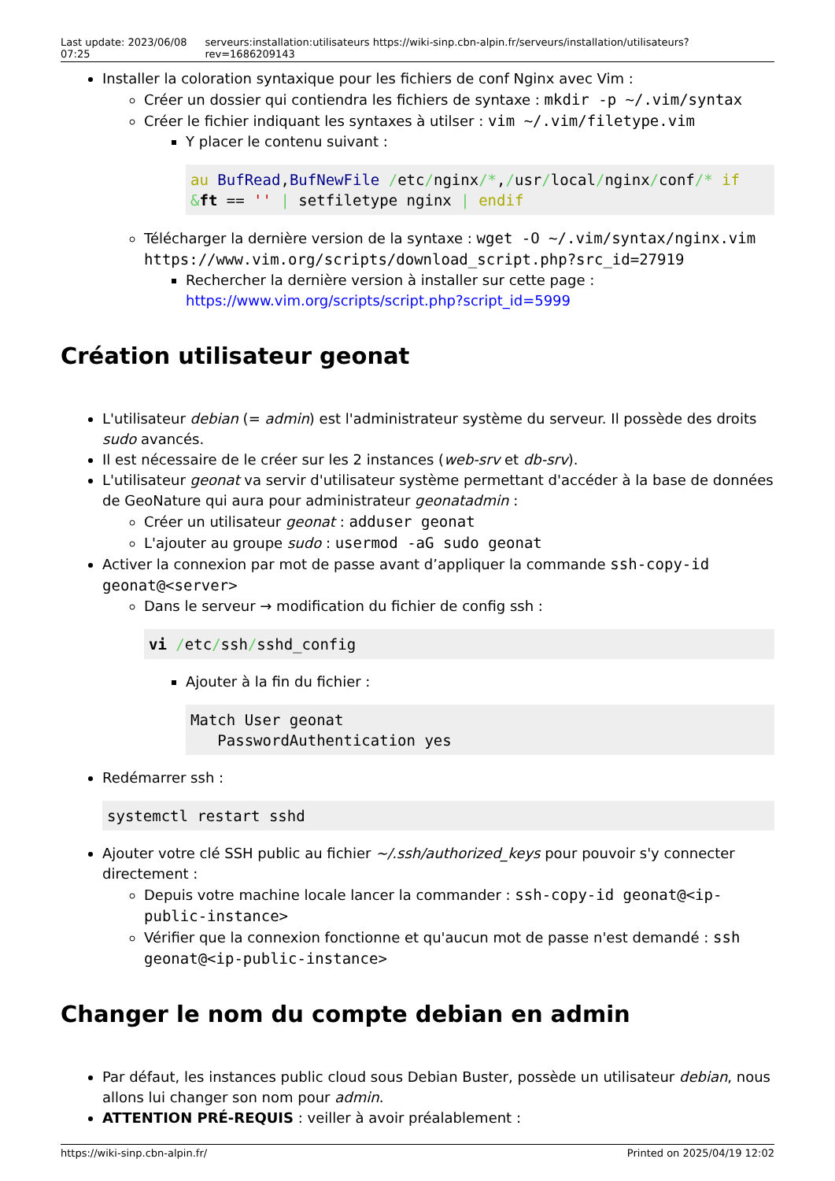Last update: 2023/06/08 07:25
serveurs:installation:utilisateurs https://wiki-sinp.cbn-alpin.fr/serveurs/installation/utilisateurs?rev=1686209143
Installer la coloration syntaxique pour les fichiers de conf Nginx avec Vim :
Créer un dossier qui contiendra les fichiers de syntaxe : mkdir -p ~/.vim/syntax
Créer le fichier indiquant les syntaxes à utilser : vim ~/.vim/filetype.vim
Y placer le contenu suivant :
au BufRead,BufNewFile /etc/nginx/*,/usr/local/nginx/conf/* if &ft == '' | setfiletype nginx | endif
Télécharger la dernière version de la syntaxe : wget -O ~/.vim/syntax/nginx.vim https://www.vim.org/scripts/download_script.php?src_id=27919
Rechercher la dernière version à installer sur cette page : https://www.vim.org/scripts/script.php?script_id=5999
Création utilisateur geonat
L'utilisateur debian (= admin) est l'administrateur système du serveur. Il possède des droits sudo avancés.
Il est nécessaire de le créer sur les 2 instances (web-srv et db-srv).
L'utilisateur geonat va servir d'utilisateur système permettant d'accéder à la base de données de GeoNature qui aura pour administrateur geonatadmin :
Créer un utilisateur geonat : adduser geonat
L'ajouter au groupe sudo : usermod -aG sudo geonat
Activer la connexion par mot de passe avant d’appliquer la commande ssh-copy-id geonat@<server>
Dans le serveur → modification du fichier de config ssh :
vi /etc/ssh/sshd_config
Ajouter à la fin du fichier :
Match User geonat
   PasswordAuthentication yes
Redémarrer ssh :
systemctl restart sshd
Ajouter votre clé SSH public au fichier ~/.ssh/authorized_keys pour pouvoir s'y connecter directement :
Depuis votre machine locale lancer la commander : ssh-copy-id geonat@<ip-public-instance>
Vérifier que la connexion fonctionne et qu'aucun mot de passe n'est demandé : ssh geonat@<ip-public-instance>
Changer le nom du compte debian en admin
Par défaut, les instances public cloud sous Debian Buster, possède un utilisateur debian, nous allons lui changer son nom pour admin.
ATTENTION PRÉ-REQUIS : veiller à avoir préalablement :
https://wiki-sinp.cbn-alpin.fr/
Printed on 2025/04/19 12:02